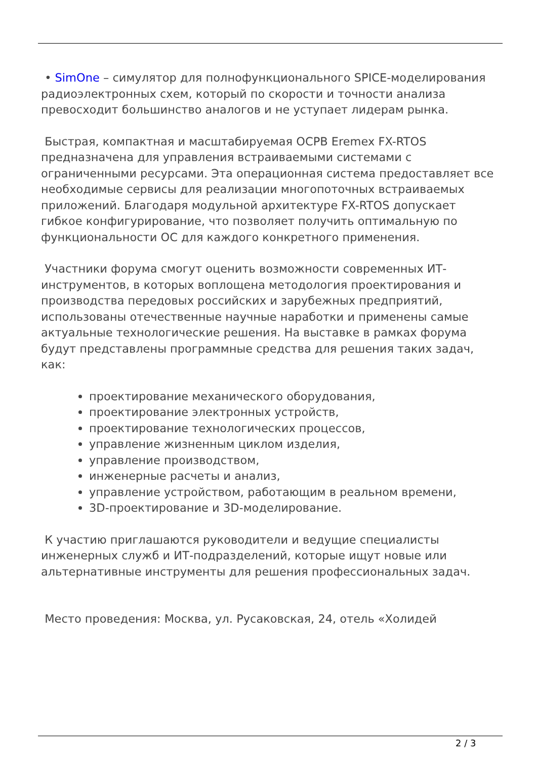• SimOne – симулятор для полнофункционального SPICE-моделирования радиоэлектронных схем, который по скорости и точности анализа превосходит большинство аналогов и не уступает лидерам рынка.
Быстрая, компактная и масштабируемая ОСРВ Eremex FX-RTOS предназначена для управления встраиваемыми системами с ограниченными ресурсами. Эта операционная система предоставляет все необходимые сервисы для реализации многопоточных встраиваемых приложений. Благодаря модульной архитектуре FX-RTOS допускает гибкое конфигурирование, что позволяет получить оптимальную по функциональности ОС для каждого конкретного применения.
Участники форума смогут оценить возможности современных ИТ-инструментов, в которых воплощена методология проектирования и производства передовых российских и зарубежных предприятий, использованы отечественные научные наработки и применены самые актуальные технологические решения. На выставке в рамках форума будут представлены программные средства для решения таких задач, как:
проектирование механического оборудования,
проектирование электронных устройств,
проектирование технологических процессов,
управление жизненным циклом изделия,
управление производством,
инженерные расчеты и анализ,
управление устройством, работающим в реальном времени,
3D-проектирование и 3D-моделирование.
К участию приглашаются руководители и ведущие специалисты инженерных служб и ИТ-подразделений, которые ищут новые или альтернативные инструменты для решения профессиональных задач.
Место проведения: Москва, ул. Русаковская, 24, отель «Холидей
2 / 3